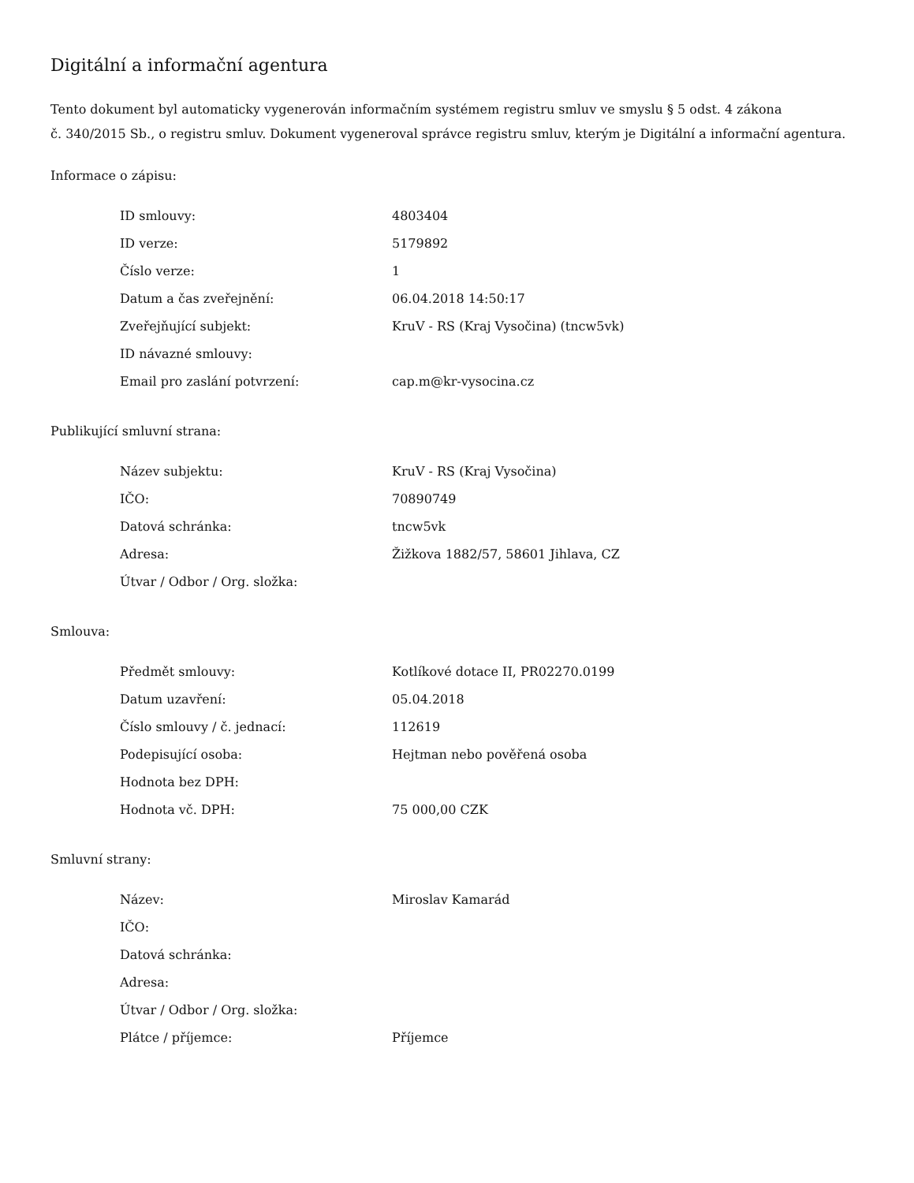Digitální a informační agentura
Tento dokument byl automaticky vygenerován informačním systémem registru smluv ve smyslu § 5 odst. 4 zákona
č. 340/2015 Sb., o registru smluv. Dokument vygeneroval správce registru smluv, kterým je Digitální a informační agentura.
Informace o zápisu:
| ID smlouvy: | 4803404 |
| ID verze: | 5179892 |
| Číslo verze: | 1 |
| Datum a čas zveřejnění: | 06.04.2018 14:50:17 |
| Zveřejňující subjekt: | KruV - RS (Kraj Vysočina) (tncw5vk) |
| ID návazné smlouvy: | |
| Email pro zaslání potvrzení: | cap.m@kr-vysocina.cz |
Publikující smluvní strana:
| Název subjektu: | KruV - RS (Kraj Vysočina) |
| IČO: | 70890749 |
| Datová schránka: | tncw5vk |
| Adresa: | Žižkova 1882/57, 58601 Jihlava, CZ |
| Útvar / Odbor / Org. složka: | |
Smlouva:
| Předmět smlouvy: | Kotlíkové dotace II, PR02270.0199 |
| Datum uzavření: | 05.04.2018 |
| Číslo smlouvy / č. jednací: | 112619 |
| Podepisující osoba: | Hejtman nebo pověřená osoba |
| Hodnota bez DPH: | |
| Hodnota vč. DPH: | 75 000,00 CZK |
Smluvní strany:
| Název: | Miroslav Kamarád |
| IČO: | |
| Datová schránka: | |
| Adresa: | |
| Útvar / Odbor / Org. složka: | |
| Plátce / příjemce: | Příjemce |